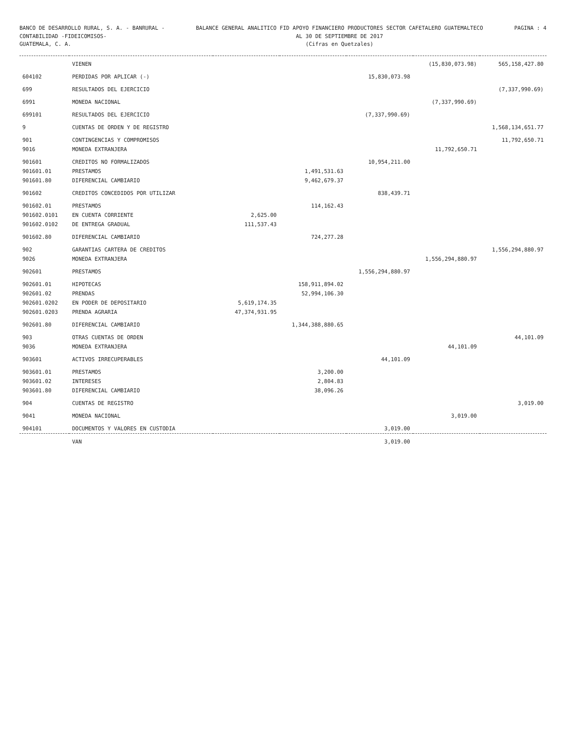BANCO DE DESARROLLO RURAL, S. A. - BANRURAL -
CONTABILIDAD -FIDEICOMISOS-
GUATEMALA, C. A.
BALANCE GENERAL ANALITICO FID APOYO FINANCIERO PRODUCTORES SECTOR CAFETALERO GUATEMALTECO
AL 30 DE SEPTIEMBRE DE 2017
(Cifras en Quetzales)
PAGINA : 4
| | VIENEN | | | | (15,830,073.98) | 565,158,427.80 |
| 604102 | PERDIDAS POR APLICAR (-) | | | 15,830,073.98 | | |
| 699 | RESULTADOS DEL EJERCICIO | | | | | (7,337,990.69) |
| 6991 | MONEDA NACIONAL | | | | (7,337,990.69) | |
| 699101 | RESULTADOS DEL EJERCICIO | | | (7,337,990.69) | | |
| 9 | CUENTAS DE ORDEN Y DE REGISTRO | | | | | 1,568,134,651.77 |
| 901 | CONTINGENCIAS Y COMPROMISOS | | | | | 11,792,650.71 |
| 9016 | MONEDA EXTRANJERA | | | | 11,792,650.71 | |
| 901601 | CREDITOS NO FORMALIZADOS | | | 10,954,211.00 | | |
| 901601.01 | PRESTAMOS | | 1,491,531.63 | | | |
| 901601.80 | DIFERENCIAL CAMBIARIO | | 9,462,679.37 | | | |
| 901602 | CREDITOS CONCEDIDOS POR UTILIZAR | | | 838,439.71 | | |
| 901602.01 | PRESTAMOS | | 114,162.43 | | | |
| 901602.0101 | EN CUENTA CORRIENTE | 2,625.00 | | | | |
| 901602.0102 | DE ENTREGA GRADUAL | 111,537.43 | | | | |
| 901602.80 | DIFERENCIAL CAMBIARIO | | 724,277.28 | | | |
| 902 | GARANTIAS CARTERA DE CREDITOS | | | | | 1,556,294,880.97 |
| 9026 | MONEDA EXTRANJERA | | | | 1,556,294,880.97 | |
| 902601 | PRESTAMOS | | | 1,556,294,880.97 | | |
| 902601.01 | HIPOTECAS | | 158,911,894.02 | | | |
| 902601.02 | PRENDAS | | 52,994,106.30 | | | |
| 902601.0202 | EN PODER DE DEPOSITARIO | 5,619,174.35 | | | | |
| 902601.0203 | PRENDA AGRARIA | 47,374,931.95 | | | | |
| 902601.80 | DIFERENCIAL CAMBIARIO | | 1,344,388,880.65 | | | |
| 903 | OTRAS CUENTAS DE ORDEN | | | | | 44,101.09 |
| 9036 | MONEDA EXTRANJERA | | | | 44,101.09 | |
| 903601 | ACTIVOS IRRECUPERABLES | | | 44,101.09 | | |
| 903601.01 | PRESTAMOS | | 3,200.00 | | | |
| 903601.02 | INTERESES | | 2,804.83 | | | |
| 903601.80 | DIFERENCIAL CAMBIARIO | | 38,096.26 | | | |
| 904 | CUENTAS DE REGISTRO | | | | | 3,019.00 |
| 9041 | MONEDA NACIONAL | | | | 3,019.00 | |
| 904101 | DOCUMENTOS Y VALORES EN CUSTODIA | | | 3,019.00 | | |
| | VAN | | | 3,019.00 | | |